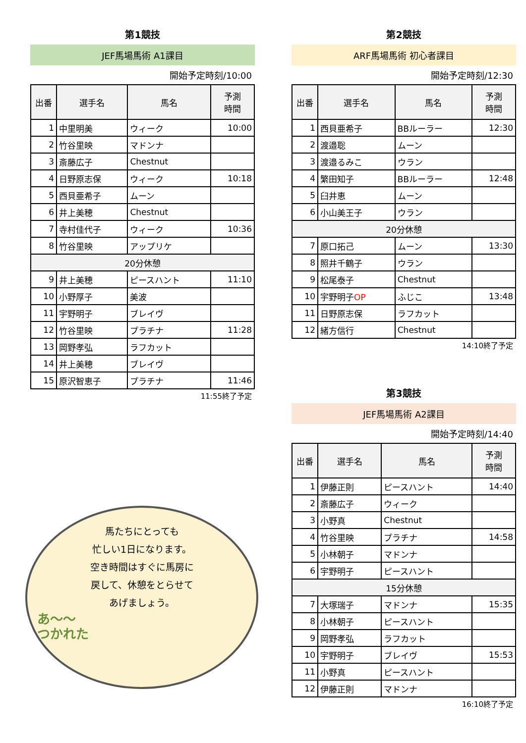第1競技
JEF馬場馬術 A1課目
開始予定時刻/10:00
| 出番 | 選手名 | 馬名 | 予測 時間 |
| --- | --- | --- | --- |
| 1 | 中里明美 | ウィーク | 10:00 |
| 2 | 竹谷里映 | マドンナ | |
| 3 | 斎藤広子 | Chestnut | |
| 4 | 日野原志保 | ウィーク | 10:18 |
| 5 | 西貝亜希子 | ムーン | |
| 6 | 井上美穂 | Chestnut | |
| 7 | 寺村佳代子 | ウィーク | 10:36 |
| 8 | 竹谷里映 | アップリケ | |
| 20分休憩 | | | |
| 9 | 井上美穂 | ピースハント | 11:10 |
| 10 | 小野厚子 | 美波 | |
| 11 | 宇野明子 | ブレイヴ | |
| 12 | 竹谷里映 | プラチナ | 11:28 |
| 13 | 岡野孝弘 | ラフカット | |
| 14 | 井上美穂 | ブレイヴ | |
| 15 | 原沢智恵子 | プラチナ | 11:46 |
11:55終了予定
馬たちにとっても
忙しい1日になります。
空き時間はすぐに馬房に
戻して、休憩をとらせて
あげましょう。
あ〜〜
つかれた
第2競技
ARF馬場馬術 初心者課目
開始予定時刻/12:30
| 出番 | 選手名 | 馬名 | 予測 時間 |
| --- | --- | --- | --- |
| 1 | 西貝亜希子 | BBルーラー | 12:30 |
| 2 | 渡邉聡 | ムーン | |
| 3 | 渡邉るみこ | ウラン | |
| 4 | 繁田知子 | BBルーラー | 12:48 |
| 5 | 臼井恵 | ムーン | |
| 6 | 小山美王子 | ウラン | |
| 20分休憩 | | | |
| 7 | 原口拓己 | ムーン | 13:30 |
| 8 | 照井千鶴子 | ウラン | |
| 9 | 松尾泰子 | Chestnut | |
| 10 | 宇野明子 OP | ふじこ | 13:48 |
| 11 | 日野原志保 | ラフカット | |
| 12 | 緒方信行 | Chestnut | |
14:10終了予定
第3競技
JEF馬場馬術 A2課目
開始予定時刻/14:40
| 出番 | 選手名 | 馬名 | 予測 時間 |
| --- | --- | --- | --- |
| 1 | 伊藤正則 | ピースハント | 14:40 |
| 2 | 斎藤広子 | ウィーク | |
| 3 | 小野真 | Chestnut | |
| 4 | 竹谷里映 | プラチナ | 14:58 |
| 5 | 小林朝子 | マドンナ | |
| 6 | 宇野明子 | ピースハント | |
| 15分休憩 | | | |
| 7 | 大塚瑞子 | マドンナ | 15:35 |
| 8 | 小林朝子 | ピースハント | |
| 9 | 岡野孝弘 | ラフカット | |
| 10 | 宇野明子 | ブレイヴ | 15:53 |
| 11 | 小野真 | ピースハント | |
| 12 | 伊藤正則 | マドンナ | |
16:10終了予定